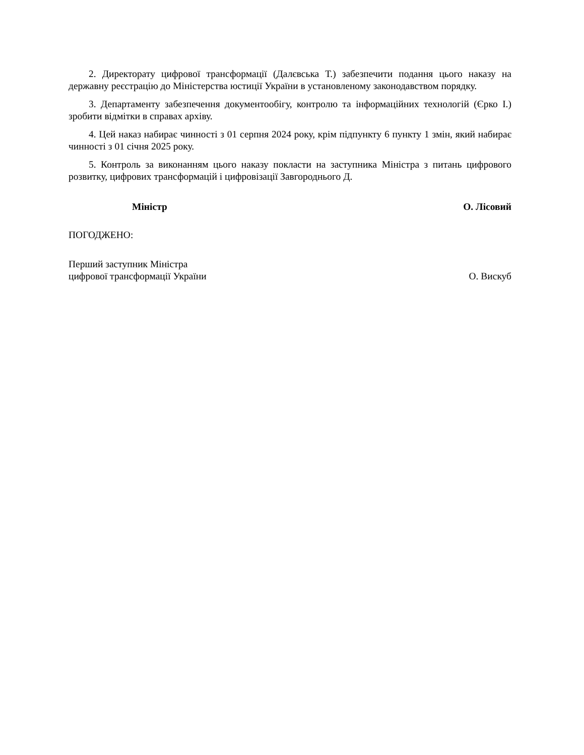2. Директорату цифрової трансформації (Далєвська Т.) забезпечити подання цього наказу на державну реєстрацію до Міністерства юстиції України в установленому законодавством порядку.
3. Департаменту забезпечення документообігу, контролю та інформаційних технологій (Єрко І.) зробити відмітки в справах архіву.
4. Цей наказ набирає чинності з 01 серпня 2024 року, крім підпункту 6 пункту 1 змін, який набирає чинності з 01 січня 2025 року.
5. Контроль за виконанням цього наказу покласти на заступника Міністра з питань цифрового розвитку, цифрових трансформацій і цифровізації Завгороднього Д.
Міністр О. Лісовий
ПОГОДЖЕНО:
Перший заступник Міністра
цифрової трансформації України О. Вискуб